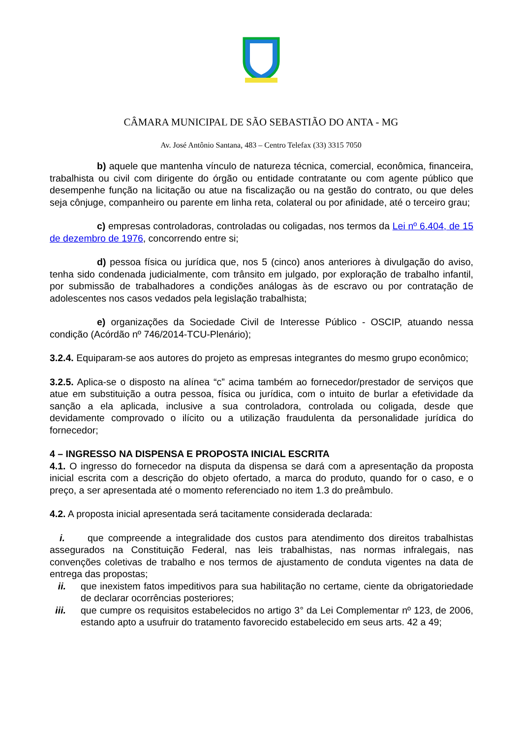CÂMARA MUNICIPAL DE SÃO SEBASTIÃO DO ANTA - MG
Av. José Antônio Santana, 483 – Centro Telefax (33) 3315 7050
b) aquele que mantenha vínculo de natureza técnica, comercial, econômica, financeira, trabalhista ou civil com dirigente do órgão ou entidade contratante ou com agente público que desempenhe função na licitação ou atue na fiscalização ou na gestão do contrato, ou que deles seja cônjuge, companheiro ou parente em linha reta, colateral ou por afinidade, até o terceiro grau;
c) empresas controladoras, controladas ou coligadas, nos termos da Lei nº 6.404, de 15 de dezembro de 1976, concorrendo entre si;
d) pessoa física ou jurídica que, nos 5 (cinco) anos anteriores à divulgação do aviso, tenha sido condenada judicialmente, com trânsito em julgado, por exploração de trabalho infantil, por submissão de trabalhadores a condições análogas às de escravo ou por contratação de adolescentes nos casos vedados pela legislação trabalhista;
e) organizações da Sociedade Civil de Interesse Público - OSCIP, atuando nessa condição (Acórdão nº 746/2014-TCU-Plenário);
3.2.4. Equiparam-se aos autores do projeto as empresas integrantes do mesmo grupo econômico;
3.2.5. Aplica-se o disposto na alínea “c” acima também ao fornecedor/prestador de serviços que atue em substituição a outra pessoa, física ou jurídica, com o intuito de burlar a efetividade da sanção a ela aplicada, inclusive a sua controladora, controlada ou coligada, desde que devidamente comprovado o ilícito ou a utilização fraudulenta da personalidade jurídica do fornecedor;
4 – INGRESSO NA DISPENSA E PROPOSTA INICIAL ESCRITA
4.1. O ingresso do fornecedor na disputa da dispensa se dará com a apresentação da proposta inicial escrita com a descrição do objeto ofertado, a marca do produto, quando for o caso, e o preço, a ser apresentada até o momento referenciado no item 1.3 do preâmbulo.
4.2. A proposta inicial apresentada será tacitamente considerada declarada:
i. que compreende a integralidade dos custos para atendimento dos direitos trabalhistas assegurados na Constituição Federal, nas leis trabalhistas, nas normas infralegais, nas convenções coletivas de trabalho e nos termos de ajustamento de conduta vigentes na data de entrega das propostas;
ii. que inexistem fatos impeditivos para sua habilitação no certame, ciente da obrigatoriedade de declarar ocorrências posteriores;
iii. que cumpre os requisitos estabelecidos no artigo 3° da Lei Complementar nº 123, de 2006, estando apto a usufruir do tratamento favorecido estabelecido em seus arts. 42 a 49;